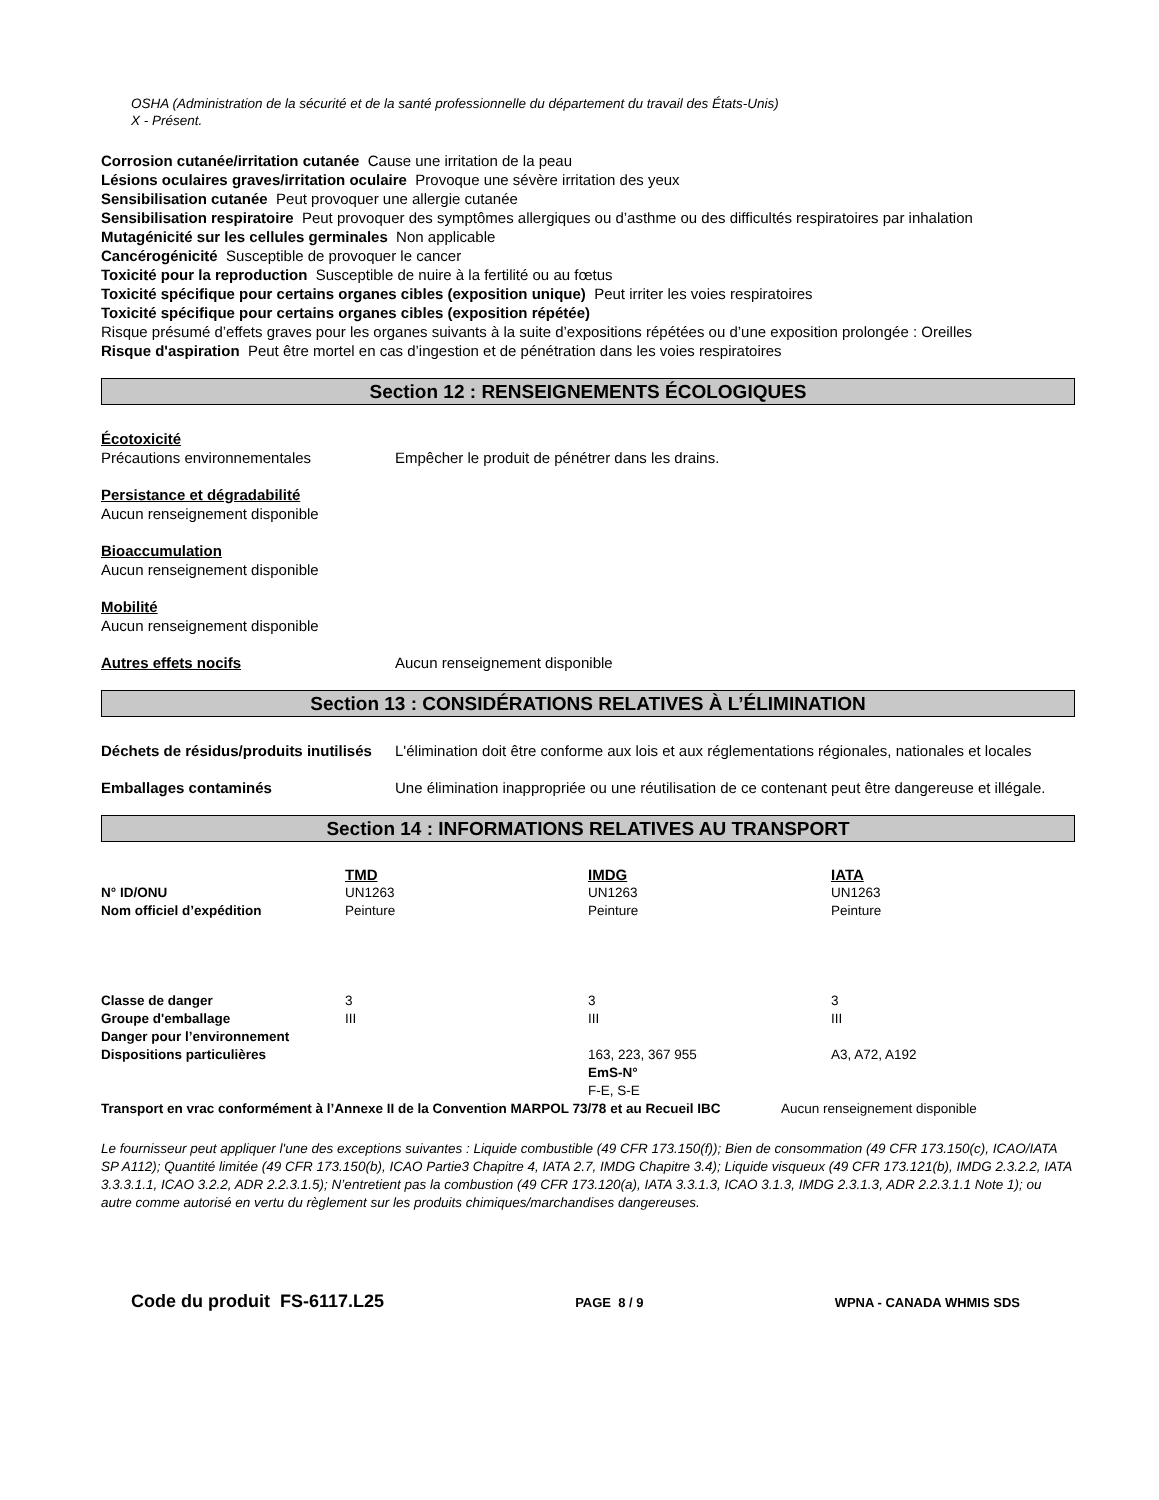OSHA (Administration de la sécurité et de la santé professionnelle du département du travail des États-Unis)
X - Présent.
Corrosion cutanée/irritation cutanée Cause une irritation de la peau
Lésions oculaires graves/irritation oculaire Provoque une sévère irritation des yeux
Sensibilisation cutanée Peut provoquer une allergie cutanée
Sensibilisation respiratoire Peut provoquer des symptômes allergiques ou d’asthme ou des difficultés respiratoires par inhalation
Mutagénicité sur les cellules germinales Non applicable
Cancérogénicité Susceptible de provoquer le cancer
Toxicité pour la reproduction Susceptible de nuire à la fertilité ou au fœtus
Toxicité spécifique pour certains organes cibles (exposition unique) Peut irriter les voies respiratoires
Toxicité spécifique pour certains organes cibles (exposition répétée)
Risque présumé d’effets graves pour les organes suivants à la suite d’expositions répétées ou d’une exposition prolongée : Oreilles
Risque d'aspiration Peut être mortel en cas d’ingestion et de pénétration dans les voies respiratoires
Section 12 : RENSEIGNEMENTS ÉCOLOGIQUES
Écotoxicité
Précautions environnementales Empêcher le produit de pénétrer dans les drains.
Persistance et dégradabilité
Aucun renseignement disponible
Bioaccumulation
Aucun renseignement disponible
Mobilité
Aucun renseignement disponible
Autres effets nocifs Aucun renseignement disponible
Section 13 : CONSIDÉRATIONS RELATIVES À L’ÉLIMINATION
Déchets de résidus/produits inutilisés
L'élimination doit être conforme aux lois et aux réglementations régionales, nationales et locales
Emballages contaminés Une élimination inappropriée ou une réutilisation de ce contenant peut être dangereuse et illégale.
Section 14 : INFORMATIONS RELATIVES AU TRANSPORT
| | TMD | IMDG | IATA |
| --- | --- | --- | --- |
| N° ID/ONU | UN1263 | UN1263 | UN1263 |
| Nom officiel d’expédition | Peinture | Peinture | Peinture |
| Classe de danger | 3 | 3 | 3 |
| Groupe d'emballage | III | III | III |
| Danger pour l’environnement | | | |
| Dispositions particulières | | 163, 223, 367 955 EmS-N° F-E, S-E | A3, A72, A192 |
| Transport en vrac conformément à l’Annexe II de la Convention MARPOL 73/78 et au Recueil IBC | Aucun renseignement disponible |
Le fournisseur peut appliquer l'une des exceptions suivantes : Liquide combustible (49 CFR 173.150(f)); Bien de consommation (49 CFR 173.150(c), ICAO/IATA SP A112); Quantité limitée (49 CFR 173.150(b), ICAO Partie3 Chapitre 4, IATA 2.7, IMDG Chapitre 3.4); Liquide visqueux (49 CFR 173.121(b), IMDG 2.3.2.2, IATA 3.3.3.1.1, ICAO 3.2.2, ADR 2.2.3.1.5); N’entretient pas la combustion (49 CFR 173.120(a), IATA 3.3.1.3, ICAO 3.1.3, IMDG 2.3.1.3, ADR 2.2.3.1.1 Note 1); ou autre comme autorisé en vertu du règlement sur les produits chimiques/marchandises dangereuses.
Code du produit FS-6117.L25 PAGE 8 / 9 WPNA - CANADA WHMIS SDS